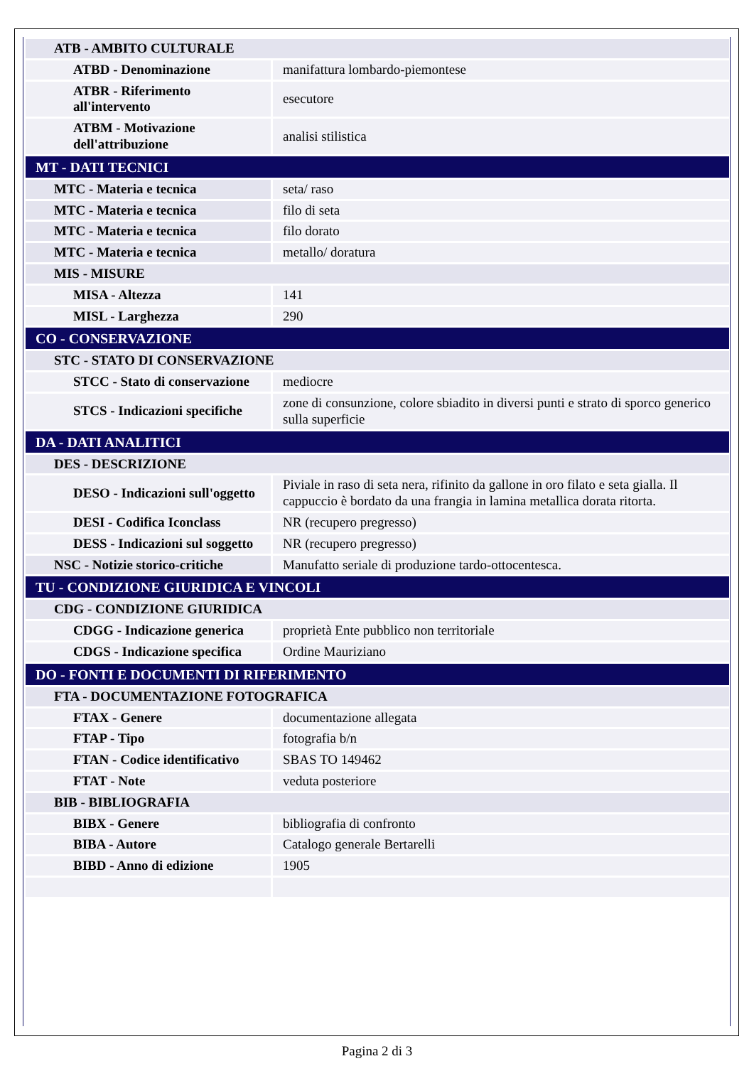| ATB - AMBITO CULTURALE | |
| ATBD - Denominazione | manifattura lombardo-piemontese |
| ATBR - Riferimento all'intervento | esecutore |
| ATBM - Motivazione dell'attribuzione | analisi stilistica |
| MT - DATI TECNICI | |
| MTC - Materia e tecnica | seta/ raso |
| MTC - Materia e tecnica | filo di seta |
| MTC - Materia e tecnica | filo dorato |
| MTC - Materia e tecnica | metallo/ doratura |
| MIS - MISURE | |
| MISA - Altezza | 141 |
| MISL - Larghezza | 290 |
| CO - CONSERVAZIONE | |
| STC - STATO DI CONSERVAZIONE | |
| STCC - Stato di conservazione | mediocre |
| STCS - Indicazioni specifiche | zone di consunzione, colore sbiadito in diversi punti e strato di sporco generico sulla superficie |
| DA - DATI ANALITICI | |
| DES - DESCRIZIONE | |
| DESO - Indicazioni sull'oggetto | Piviale in raso di seta nera, rifinito da gallone in oro filato e seta gialla. Il cappuccio è bordato da una frangia in lamina metallica dorata ritorta. |
| DESI - Codifica Iconclass | NR (recupero pregresso) |
| DESS - Indicazioni sul soggetto | NR (recupero pregresso) |
| NSC - Notizie storico-critiche | Manufatto seriale di produzione tardo-ottocentesca. |
| TU - CONDIZIONE GIURIDICA E VINCOLI | |
| CDG - CONDIZIONE GIURIDICA | |
| CDGG - Indicazione generica | proprietà Ente pubblico non territoriale |
| CDGS - Indicazione specifica | Ordine Mauriziano |
| DO - FONTI E DOCUMENTI DI RIFERIMENTO | |
| FTA - DOCUMENTAZIONE FOTOGRAFICA | |
| FTAX - Genere | documentazione allegata |
| FTAP - Tipo | fotografia b/n |
| FTAN - Codice identificativo | SBAS TO 149462 |
| FTAT - Note | veduta posteriore |
| BIB - BIBLIOGRAFIA | |
| BIBX - Genere | bibliografia di confronto |
| BIBA - Autore | Catalogo generale Bertarelli |
| BIBD - Anno di edizione | 1905 |
Pagina 2 di 3